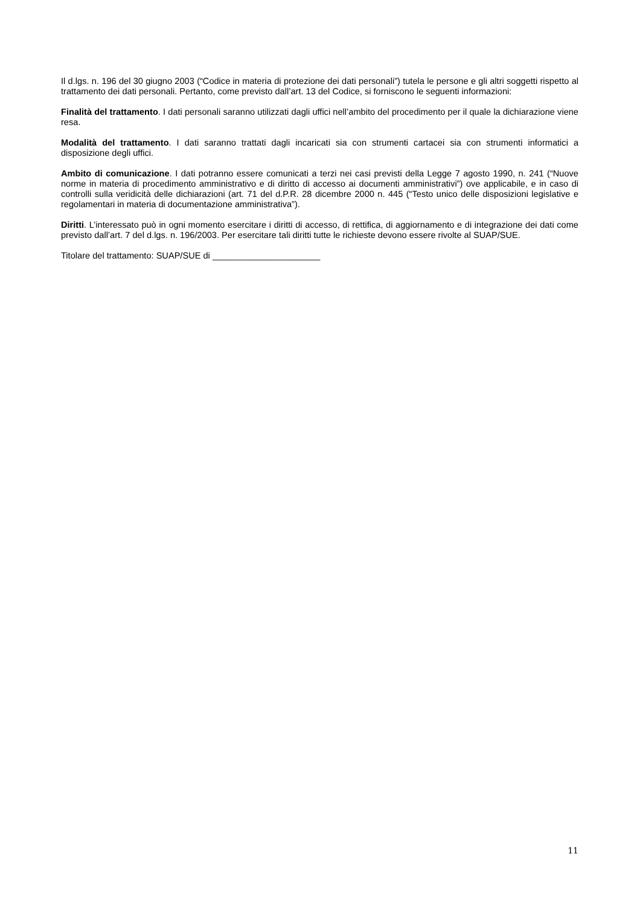Il d.lgs. n. 196 del 30 giugno 2003 (“Codice in materia di protezione dei dati personali”) tutela le persone e gli altri soggetti rispetto al trattamento dei dati personali. Pertanto, come previsto dall’art. 13 del Codice, si forniscono le seguenti informazioni:
Finalità del trattamento. I dati personali saranno utilizzati dagli uffici nell’ambito del procedimento per il quale la dichiarazione viene resa.
Modalità del trattamento. I dati saranno trattati dagli incaricati sia con strumenti cartacei sia con strumenti informatici a disposizione degli uffici.
Ambito di comunicazione. I dati potranno essere comunicati a terzi nei casi previsti della Legge 7 agosto 1990, n. 241 (“Nuove norme in materia di procedimento amministrativo e di diritto di accesso ai documenti amministrativi”) ove applicabile, e in caso di controlli sulla veridicità delle dichiarazioni (art. 71 del d.P.R. 28 dicembre 2000 n. 445 (“Testo unico delle disposizioni legislative e regolamentari in materia di documentazione amministrativa”).
Diritti. L’interessato può in ogni momento esercitare i diritti di accesso, di rettifica, di aggiornamento e di integrazione dei dati come previsto dall’art. 7 del d.lgs. n. 196/2003. Per esercitare tali diritti tutte le richieste devono essere rivolte al SUAP/SUE.
Titolare del trattamento: SUAP/SUE di ______________________
11